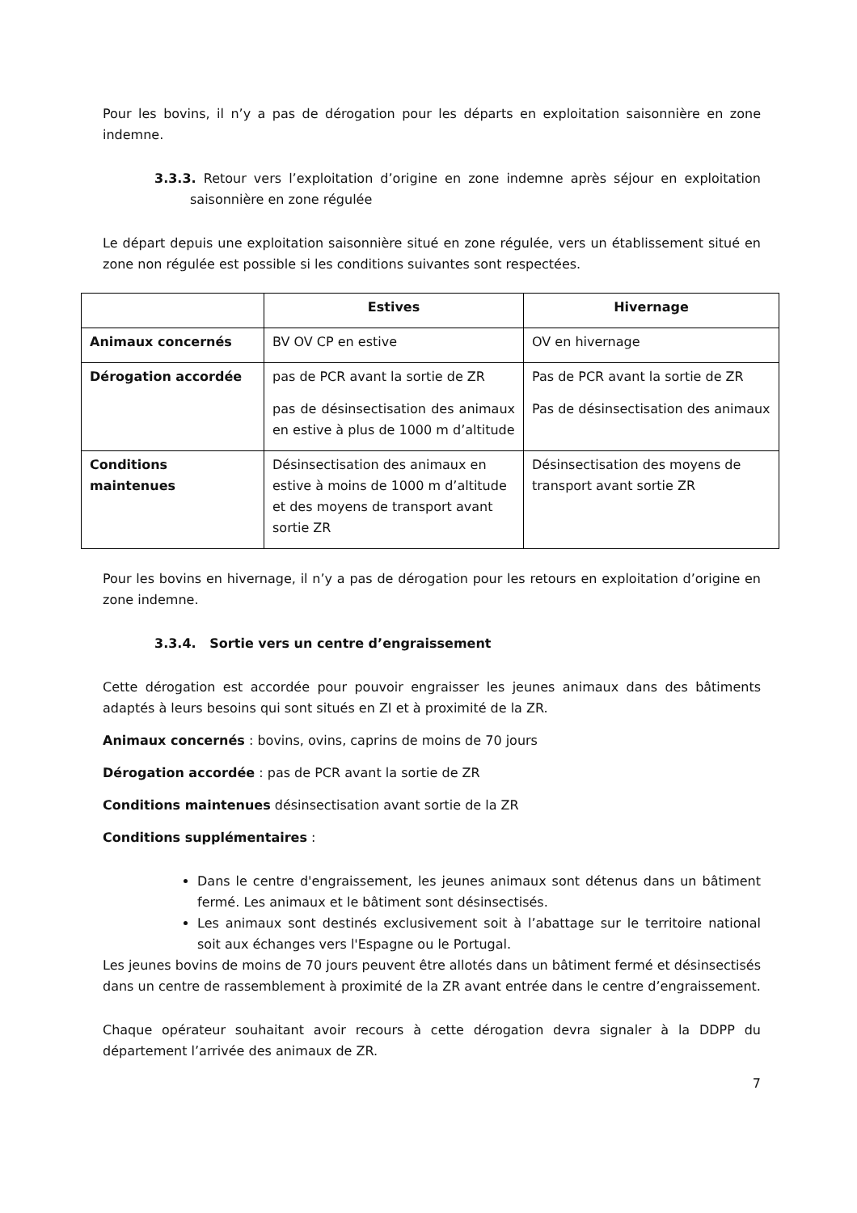Pour les bovins, il n’y a pas de dérogation pour les départs en exploitation saisonnière en zone indemne.
3.3.3. Retour vers l’exploitation d’origine en zone indemne après séjour en exploitation saisonnière en zone régulée
Le départ depuis une exploitation saisonnière situé en zone régulée, vers un établissement situé en zone non régulée est possible si les conditions suivantes sont respectées.
| | Estives | Hivernage |
| --- | --- | --- |
| Animaux concernés | BV OV CP en estive | OV en hivernage |
| Dérogation accordée | pas de PCR avant la sortie de ZR pas de désinsectisation des animaux en estive à plus de 1000 m d’altitude | Pas de PCR avant la sortie de ZR Pas de désinsectisation des animaux |
| Conditions maintenues | Désinsectisation des animaux en estive à moins de 1000 m d’altitude et des moyens de transport avant sortie ZR | Désinsectisation des moyens de transport avant sortie ZR |
Pour les bovins en hivernage, il n’y a pas de dérogation pour les retours en exploitation d’origine en zone indemne.
3.3.4. Sortie vers un centre d’engraissement
Cette dérogation est accordée pour pouvoir engraisser les jeunes animaux dans des bâtiments adaptés à leurs besoins qui sont situés en ZI et à proximité de la ZR.
Animaux concernés : bovins, ovins, caprins de moins de 70 jours
Dérogation accordée : pas de PCR avant la sortie de ZR
Conditions maintenues désinsectisation avant sortie de la ZR
Conditions supplémentaires :
Dans le centre d'engraissement, les jeunes animaux sont détenus dans un bâtiment fermé. Les animaux et le bâtiment sont désinsectisés.
Les animaux sont destinés exclusivement soit à l’abattage sur le territoire national soit aux échanges vers l'Espagne ou le Portugal.
Les jeunes bovins de moins de 70 jours peuvent être allotés dans un bâtiment fermé et désinsectisés dans un centre de rassemblement à proximité de la ZR avant entrée dans le centre d’engraissement.
Chaque opérateur souhaitant avoir recours à cette dérogation devra signaler à la DDPP du département l’arrivée des animaux de ZR.
7